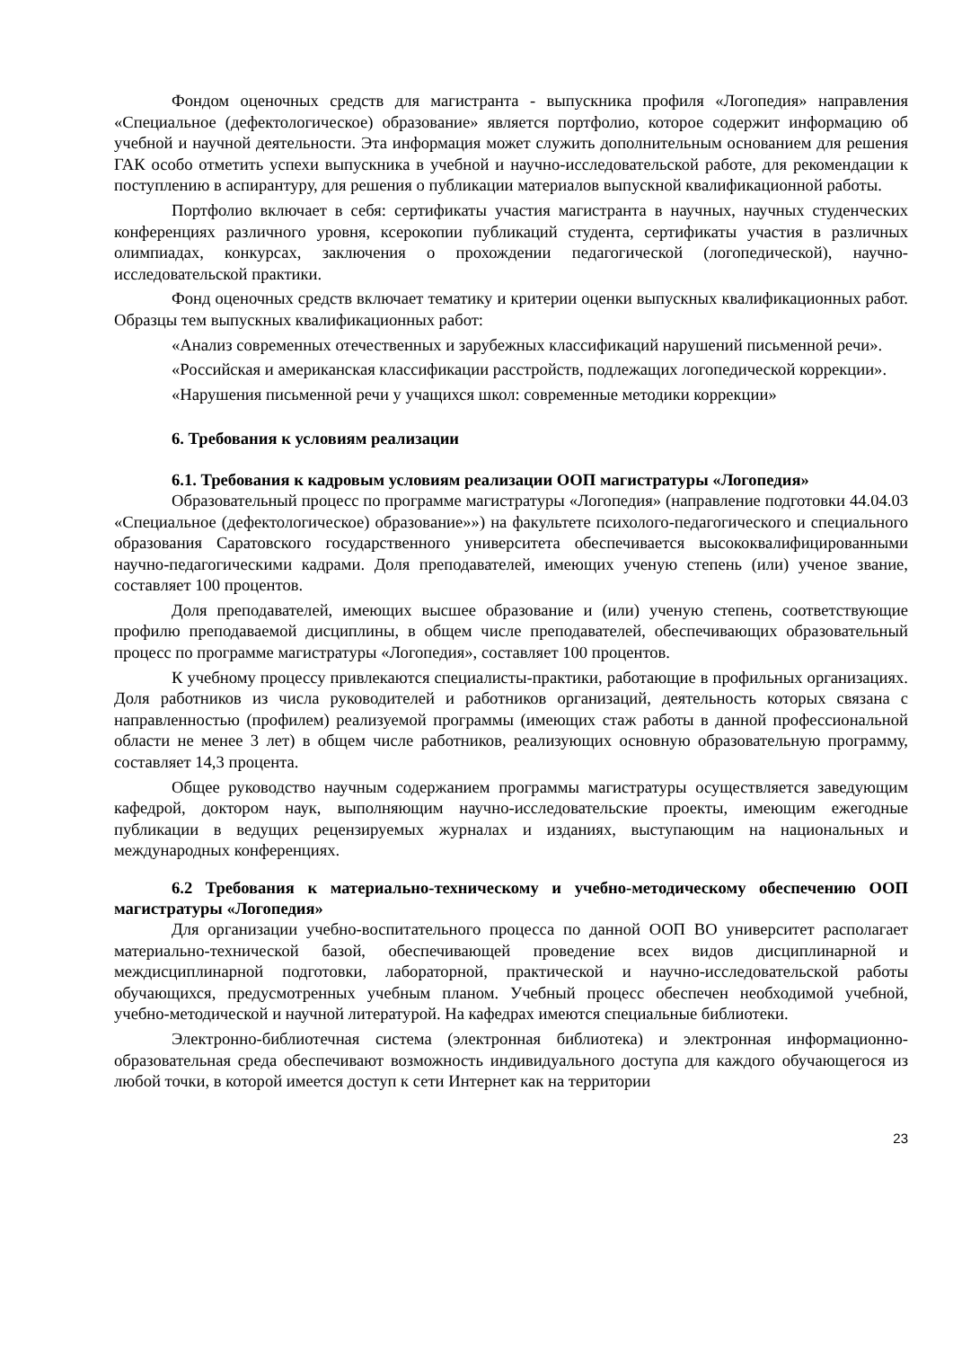Фондом оценочных средств для магистранта - выпускника профиля «Логопедия» направления «Специальное (дефектологическое) образование» является портфолио, которое содержит информацию об учебной и научной деятельности. Эта информация может служить дополнительным основанием для решения ГАК особо отметить успехи выпускника в учебной и научно-исследовательской работе, для рекомендации к поступлению в аспирантуру, для решения о публикации материалов выпускной квалификационной работы.
Портфолио включает в себя: сертификаты участия магистранта в научных, научных студенческих конференциях различного уровня, ксерокопии публикаций студента, сертификаты участия в различных олимпиадах, конкурсах, заключения о прохождении педагогической (логопедической), научно-исследовательской практики.
Фонд оценочных средств включает тематику и критерии оценки выпускных квалификационных работ. Образцы тем выпускных квалификационных работ:
«Анализ современных отечественных и зарубежных классификаций нарушений письменной речи».
«Российская и американская классификации расстройств, подлежащих логопедической коррекции».
«Нарушения письменной речи у учащихся школ: современные методики коррекции»
6. Требования к условиям реализации
6.1. Требования к кадровым условиям реализации ООП магистратуры «Логопедия»
Образовательный процесс по программе магистратуры «Логопедия» (направление подготовки 44.04.03 «Специальное (дефектологическое) образование»») на факультете психолого-педагогического и специального образования Саратовского государственного университета обеспечивается высококвалифицированными научно-педагогическими кадрами. Доля преподавателей, имеющих ученую степень (или) ученое звание, составляет 100 процентов.
Доля преподавателей, имеющих высшее образование и (или) ученую степень, соответствующие профилю преподаваемой дисциплины, в общем числе преподавателей, обеспечивающих образовательный процесс по программе магистратуры «Логопедия», составляет 100 процентов.
К учебному процессу привлекаются специалисты-практики, работающие в профильных организациях. Доля работников из числа руководителей и работников организаций, деятельность которых связана с направленностью (профилем) реализуемой программы (имеющих стаж работы в данной профессиональной области не менее 3 лет) в общем числе работников, реализующих основную образовательную программу, составляет 14,3 процента.
Общее руководство научным содержанием программы магистратуры осуществляется заведующим кафедрой, доктором наук, выполняющим научно-исследовательские проекты, имеющим ежегодные публикации в ведущих рецензируемых журналах и изданиях, выступающим на национальных и международных конференциях.
6.2 Требования к материально-техническому и учебно-методическому обеспечению ООП магистратуры «Логопедия»
Для организации учебно-воспитательного процесса по данной ООП ВО университет располагает материально-технической базой, обеспечивающей проведение всех видов дисциплинарной и междисциплинарной подготовки, лабораторной, практической и научно-исследовательской работы обучающихся, предусмотренных учебным планом. Учебный процесс обеспечен необходимой учебной, учебно-методической и научной литературой. На кафедрах имеются специальные библиотеки.
Электронно-библиотечная система (электронная библиотека) и электронная информационно-образовательная среда обеспечивают возможность индивидуального доступа для каждого обучающегося из любой точки, в которой имеется доступ к сети Интернет как на территории
23